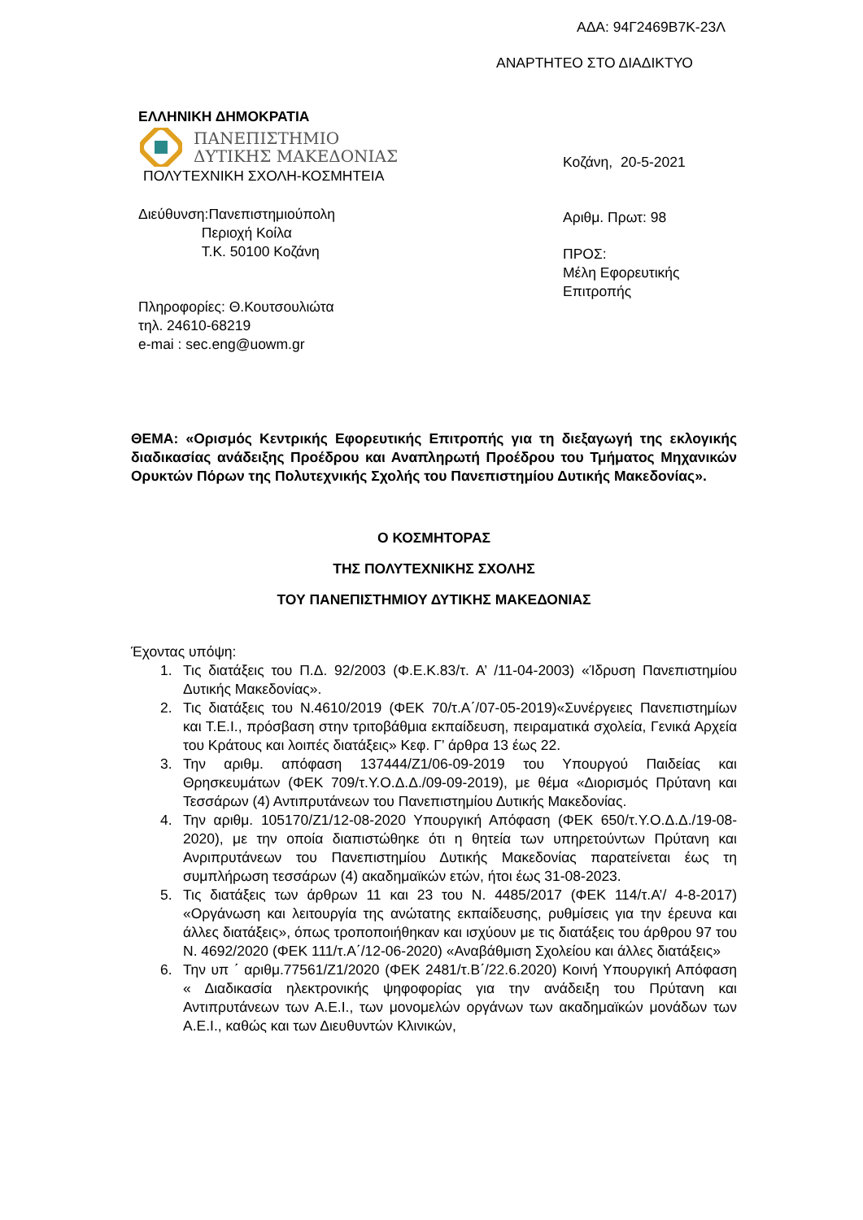ΑΔΑ: 94Γ2469Β7Κ-23Λ
ΑΝΑΡΤΗΤΕΟ ΣΤΟ ΔΙΑΔΙΚΤΥΟ
ΕΛΛΗΝΙΚΗ ΔΗΜΟΚΡΑΤΙΑ
ΠΑΝΕΠΙΣΤΗΜΙΟ
ΔΥΤΙΚΗΣ ΜΑΚΕΔΟΝΙΑΣ
ΠΟΛΥΤΕΧΝΙΚΗ ΣΧΟΛΗ-ΚΟΣΜΗΤΕΙΑ
Διεύθυνση:Πανεπιστημιούπολη
Περιοχή Κοίλα
Τ.Κ. 50100 Κοζάνη
Πληροφορίες: Θ.Κουτσουλιώτα
τηλ. 24610-68219
e-mai : sec.eng@uowm.gr
Κοζάνη, 20-5-2021
Αριθμ. Πρωτ: 98
ΠΡΟΣ:
Μέλη Εφορευτικής
Επιτροπής
ΘΕΜΑ: «Ορισμός Κεντρικής Εφορευτικής Επιτροπής για τη διεξαγωγή της εκλογικής διαδικασίας ανάδειξης Προέδρου και Αναπληρωτή Προέδρου του Τμήματος Μηχανικών Ορυκτών Πόρων της Πολυτεχνικής Σχολής του Πανεπιστημίου Δυτικής Μακεδονίας».
Ο ΚΟΣΜΗΤΟΡΑΣ
ΤΗΣ ΠΟΛΥΤΕΧΝΙΚΗΣ ΣΧΟΛΗΣ
ΤΟΥ ΠΑΝΕΠΙΣΤΗΜΙΟΥ ΔΥΤΙΚΗΣ ΜΑΚΕΔΟΝΙΑΣ
Έχοντας υπόψη:
1. Τις διατάξεις του Π.Δ. 92/2003 (Φ.Ε.Κ.83/τ. Α’ /11-04-2003) «Ίδρυση Πανεπιστημίου Δυτικής Μακεδονίας».
2. Τις διατάξεις του Ν.4610/2019 (ΦΕΚ 70/τ.Α΄/07-05-2019)«Συνέργειες Πανεπιστημίων και Τ.Ε.Ι., πρόσβαση στην τριτοβάθμια εκπαίδευση, πειραματικά σχολεία, Γενικά Αρχεία του Κράτους και λοιπές διατάξεις» Κεφ. Γ’ άρθρα 13 έως 22.
3. Την αριθμ. απόφαση 137444/Ζ1/06-09-2019 του Υπουργού Παιδείας και Θρησκευμάτων (ΦΕΚ 709/τ.Υ.Ο.Δ.Δ./09-09-2019), με θέμα «Διορισμός Πρύτανη και Τεσσάρων (4) Αντιπρυτάνεων του Πανεπιστημίου Δυτικής Μακεδονίας.
4. Την αριθμ. 105170/Ζ1/12-08-2020 Υπουργική Απόφαση (ΦΕΚ 650/τ.Υ.Ο.Δ.Δ./19-08-2020), με την οποία διαπιστώθηκε ότι η θητεία των υπηρετούντων Πρύτανη και Ανριπρυτάνεων του Πανεπιστημίου Δυτικής Μακεδονίας παρατείνεται έως τη συμπλήρωση τεσσάρων (4) ακαδημαϊκών ετών, ήτοι έως 31-08-2023.
5. Τις διατάξεις των άρθρων 11 και 23 του Ν. 4485/2017 (ΦΕΚ 114/τ.Α’/ 4-8-2017) «Οργάνωση και λειτουργία της ανώτατης εκπαίδευσης, ρυθμίσεις για την έρευνα και άλλες διατάξεις», όπως τροποποιήθηκαν και ισχύουν με τις διατάξεις του άρθρου 97 του Ν. 4692/2020 (ΦΕΚ 111/τ.Α΄/12-06-2020) «Αναβάθμιση Σχολείου και άλλες διατάξεις»
6. Την υπ ΄ αριθμ.77561/Ζ1/2020 (ΦΕΚ 2481/τ.Β΄/22.6.2020) Κοινή Υπουργική Απόφαση « Διαδικασία ηλεκτρονικής ψηφοφορίας για την ανάδειξη του Πρύτανη και Αντιπρυτάνεων των Α.Ε.Ι., των μονομελών οργάνων των ακαδημαϊκών μονάδων των Α.Ε.Ι., καθώς και των Διευθυντών Κλινικών,